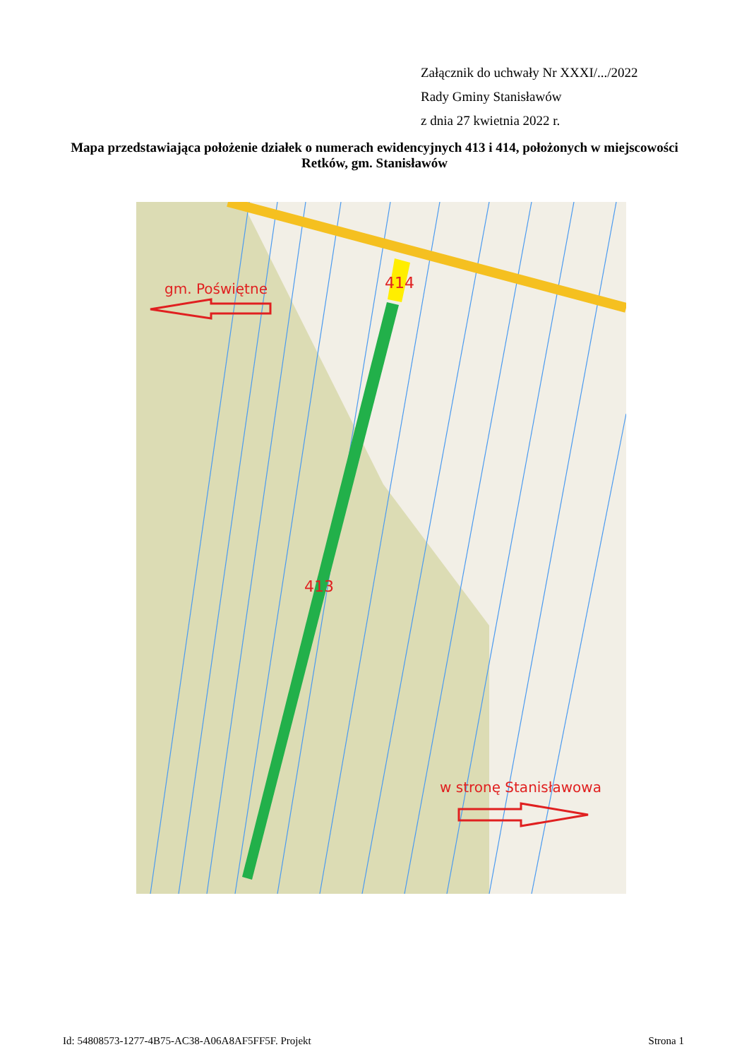Załącznik do uchwały Nr XXXI/.../2022
Rady Gminy Stanisławów
z dnia 27 kwietnia 2022 r.
Mapa przedstawiająca położenie działek o numerach ewidencyjnych 413 i 414, położonych w miejscowości Retków, gm. Stanisławów
gm. Poświętne
414
413
w stronę Stanisławowa
Id: 54808573-1277-4B75-AC38-A06A8AF5FF5F. Projekt Strona 1